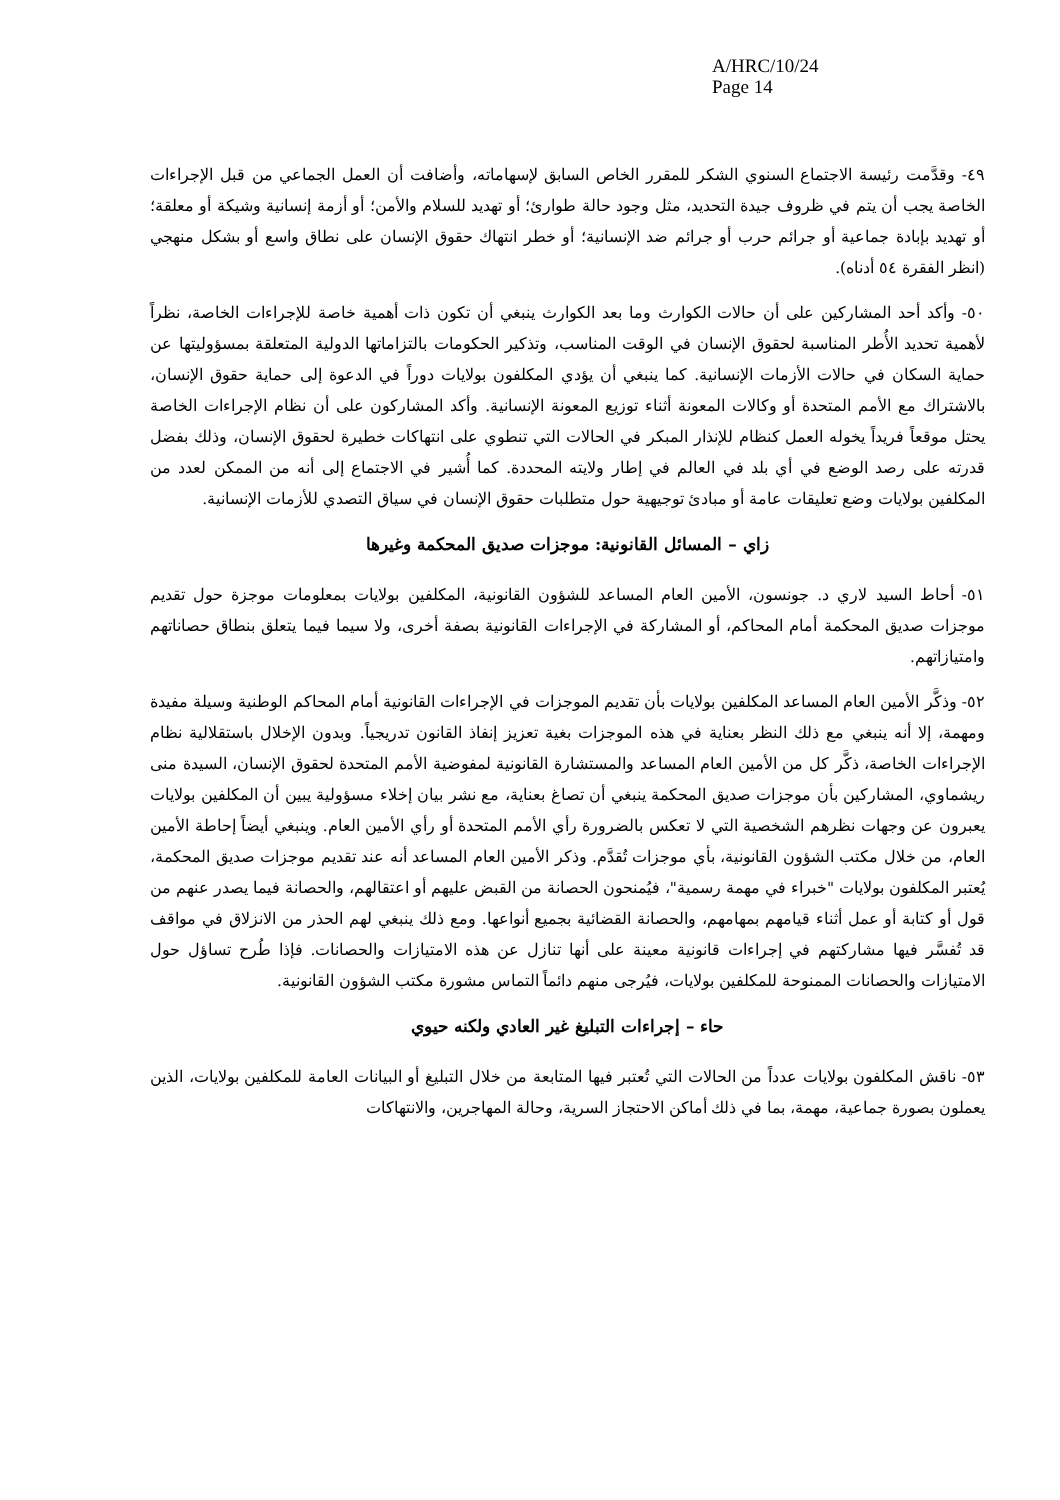A/HRC/10/24
Page 14
٤٩- وقدَّمت رئيسة الاجتماع السنوي الشكر للمقرر الخاص السابق لإسهاماته، وأضافت أن العمل الجماعي من قبل الإجراءات الخاصة يجب أن يتم في ظروف جيدة التحديد، مثل وجود حالة طوارئ؛ أو تهديد للسلام والأمن؛ أو أزمة إنسانية وشيكة أو معلقة؛ أو تهديد بإبادة جماعية أو جرائم حرب أو جرائم ضد الإنسانية؛ أو خطر انتهاك حقوق الإنسان على نطاق واسع أو بشكل منهجي (انظر الفقرة ٥٤ أدناه).
٥٠- وأكد أحد المشاركين على أن حالات الكوارث وما بعد الكوارث ينبغي أن تكون ذات أهمية خاصة للإجراءات الخاصة، نظراً لأهمية تحديد الأُطر المناسبة لحقوق الإنسان في الوقت المناسب، وتذكير الحكومات بالتزاماتها الدولية المتعلقة بمسؤوليتها عن حماية السكان في حالات الأزمات الإنسانية. كما ينبغي أن يؤدي المكلفون بولايات دوراً في الدعوة إلى حماية حقوق الإنسان، بالاشتراك مع الأمم المتحدة أو وكالات المعونة أثناء توزيع المعونة الإنسانية. وأكد المشاركون على أن نظام الإجراءات الخاصة يحتل موقعاً فريداً يخوله العمل كنظام للإنذار المبكر في الحالات التي تنطوي على انتهاكات خطيرة لحقوق الإنسان، وذلك بفضل قدرته على رصد الوضع في أي بلد في العالم في إطار ولايته المحددة. كما أُشير في الاجتماع إلى أنه من الممكن لعدد من المكلفين بولايات وضع تعليقات عامة أو مبادئ توجيهية حول متطلبات حقوق الإنسان في سياق التصدي للأزمات الإنسانية.
زاي – المسائل القانونية: موجزات صديق المحكمة وغيرها
٥١- أحاط السيد لاري د. جونسون، الأمين العام المساعد للشؤون القانونية، المكلفين بولايات بمعلومات موجزة حول تقديم موجزات صديق المحكمة أمام المحاكم، أو المشاركة في الإجراءات القانونية بصفة أخرى، ولا سيما فيما يتعلق بنطاق حصاناتهم وامتيازاتهم.
٥٢- وذكَّر الأمين العام المساعد المكلفين بولايات بأن تقديم الموجزات في الإجراءات القانونية أمام المحاكم الوطنية وسيلة مفيدة ومهمة، إلا أنه ينبغي مع ذلك النظر بعناية في هذه الموجزات بغية تعزيز إنفاذ القانون تدريجياً. وبدون الإخلال باستقلالية نظام الإجراءات الخاصة، ذكَّر كل من الأمين العام المساعد والمستشارة القانونية لمفوضية الأمم المتحدة لحقوق الإنسان، السيدة منى ريشماوي، المشاركين بأن موجزات صديق المحكمة ينبغي أن تصاغ بعناية، مع نشر بيان إخلاء مسؤولية يبين أن المكلفين بولايات يعبرون عن وجهات نظرهم الشخصية التي لا تعكس بالضرورة رأي الأمم المتحدة أو رأي الأمين العام. وينبغي أيضاً إحاطة الأمين العام، من خلال مكتب الشؤون القانونية، بأي موجزات تُقدَّم. وذكر الأمين العام المساعد أنه عند تقديم موجزات صديق المحكمة، يُعتبر المكلفون بولايات "خبراء في مهمة رسمية"، فيُمنحون الحصانة من القبض عليهم أو اعتقالهم، والحصانة فيما يصدر عنهم من قول أو كتابة أو عمل أثناء قيامهم بمهامهم، والحصانة القضائية بجميع أنواعها. ومع ذلك ينبغي لهم الحذر من الانزلاق في مواقف قد تُفسَّر فيها مشاركتهم في إجراءات قانونية معينة على أنها تنازل عن هذه الامتيازات والحصانات. فإذا طُرح تساؤل حول الامتيازات والحصانات الممنوحة للمكلفين بولايات، فيُرجى منهم دائماً التماس مشورة مكتب الشؤون القانونية.
حاء – إجراءات التبليغ غير العادي ولكنه حيوي
٥٣- ناقش المكلفون بولايات عدداً من الحالات التي تُعتبر فيها المتابعة من خلال التبليغ أو البيانات العامة للمكلفين بولايات، الذين يعملون بصورة جماعية، مهمة، بما في ذلك أماكن الاحتجاز السرية، وحالة المهاجرين، والانتهاكات